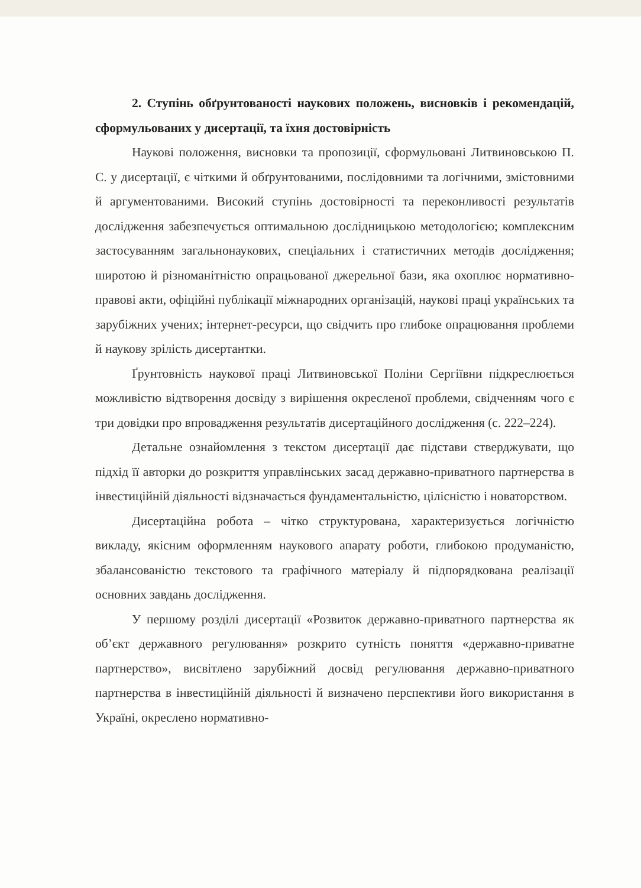2. Ступінь обґрунтованості наукових положень, висновків і рекомендацій, сформульованих у дисертації, та їхня достовірність
Наукові положення, висновки та пропозиції, сформульовані Литвиновською П. С. у дисертації, є чіткими й обґрунтованими, послідовними та логічними, змістовними й аргументованими. Високий ступінь достовірності та переконливості результатів дослідження забезпечується оптимальною дослідницькою методологією; комплексним застосуванням загальнонаукових, спеціальних і статистичних методів дослідження; широтою й різноманітністю опрацьованої джерельної бази, яка охоплює нормативно-правові акти, офіційні публікації міжнародних організацій, наукові праці українських та зарубіжних учених; інтернет-ресурси, що свідчить про глибоке опрацювання проблеми й наукову зрілість дисертантки.
Ґрунтовність наукової праці Литвиновської Поліни Сергіївни підкреслюється можливістю відтворення досвіду з вирішення окресленої проблеми, свідченням чого є три довідки про впровадження результатів дисертаційного дослідження (с. 222–224).
Детальне ознайомлення з текстом дисертації дає підстави стверджувати, що підхід її авторки до розкриття управлінських засад державно-приватного партнерства в інвестиційній діяльності відзначається фундаментальністю, цілісністю і новаторством.
Дисертаційна робота – чітко структурована, характеризується логічністю викладу, якісним оформленням наукового апарату роботи, глибокою продуманістю, збалансованістю текстового та графічного матеріалу й підпорядкована реалізації основних завдань дослідження.
У першому розділі дисертації «Розвиток державно-приватного партнерства як об’єкт державного регулювання» розкрито сутність поняття «державно-приватне партнерство», висвітлено зарубіжний досвід регулювання державно-приватного партнерства в інвестиційній діяльності й визначено перспективи його використання в Україні, окреслено нормативно-